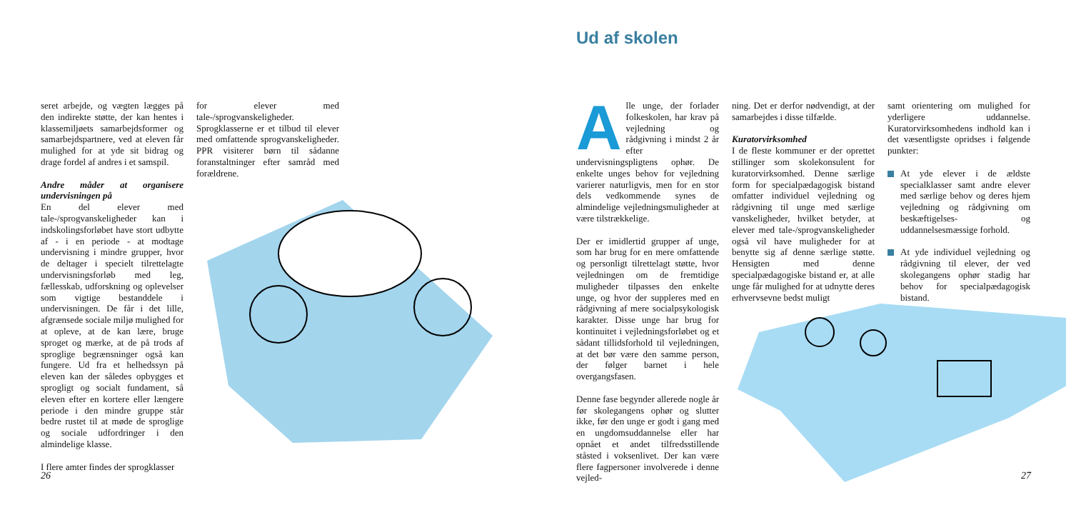seret arbejde, og vægten lægges på den indirekte støtte, der kan hentes i klassemiljøets samarbejdsformer og samarbejdspartnere, ved at eleven får mulighed for at yde sit bidrag og drage fordel af andres i et samspil.
Andre måder at organisere undervisningen på
En del elever med tale-/sprogvanskeligheder kan i indskolingsforløbet have stort udbytte af - i en periode - at modtage undervisning i mindre grupper, hvor de deltager i specielt tilrettelagte undervisningsforløb med leg, fællesskab, udforskning og oplevelser som vigtige bestanddele i undervisningen. De får i det lille, afgrænsede sociale miljø mulighed for at opleve, at de kan lære, bruge sproget og mærke, at de på trods af sproglige begrænsninger også kan fungere. Ud fra et helhedssyn på eleven kan der således opbygges et sprogligt og socialt fundament, så eleven efter en kortere eller længere periode i den mindre gruppe står bedre rustet til at møde de sproglige og sociale udfordringer i den almindelige klasse.
I flere amter findes der sprogklasser
for elever med tale-/sprogvanskeligheder. Sprogklasserne er et tilbud til elever med omfattende sprogvanskeligheder. PPR visiterer børn til sådanne foranstaltninger efter samråd med forældrene.
26
Ud af skolen
Alle unge, der forlader folkeskolen, har krav på vejledning og rådgivning i mindst 2 år efter undervisningspligtens ophør. De enkelte unges behov for vejledning varierer naturligvis, men for en stor dels vedkommende synes de almindelige vejledningsmuligheder at være tilstrækkelige.
Der er imidlertid grupper af unge, som har brug for en mere omfattende og personligt tilrettelagt støtte, hvor vejledningen om de fremtidige muligheder tilpasses den enkelte unge, og hvor der suppleres med en rådgivning af mere socialpsykologisk karakter. Disse unge har brug for kontinuitet i vejledningsforløbet og et sådant tillidsforhold til vejledningen, at det bør være den samme person, der følger barnet i hele overgangsfasen.
Denne fase begynder allerede nogle år før skolegangens ophør og slutter ikke, før den unge er godt i gang med en ungdomsuddannelse eller har opnået et andet tilfredsstillende ståsted i voksenlivet. Der kan være flere fagpersoner involverede i denne vejled-
ning. Det er derfor nødvendigt, at der samarbejdes i disse tilfælde.
Kuratorvirksomhed
I de fleste kommuner er der oprettet stillinger som skolekonsulent for kuratorvirksomhed. Denne særlige form for specialpædagogisk bistand omfatter individuel vejledning og rådgivning til unge med særlige vanskeligheder, hvilket betyder, at elever med tale-/sprogvanskeligheder også vil have muligheder for at benytte sig af denne særlige støtte. Hensigten med denne specialpædagogiske bistand er, at alle unge får mulighed for at udnytte deres erhvervsevne bedst muligt
samt orientering om mulighed for yderligere uddannelse. Kuratorvirksomhedens indhold kan i det væsentligste opridses i følgende punkter:
At yde elever i de ældste specialklasser samt andre elever med særlige behov og deres hjem vejledning og rådgivning om beskæftigelses- og uddannelsesmæssige forhold.
At yde individuel vejledning og rådgivning til elever, der ved skolegangens ophør stadig har behov for specialpædagogisk bistand.
27